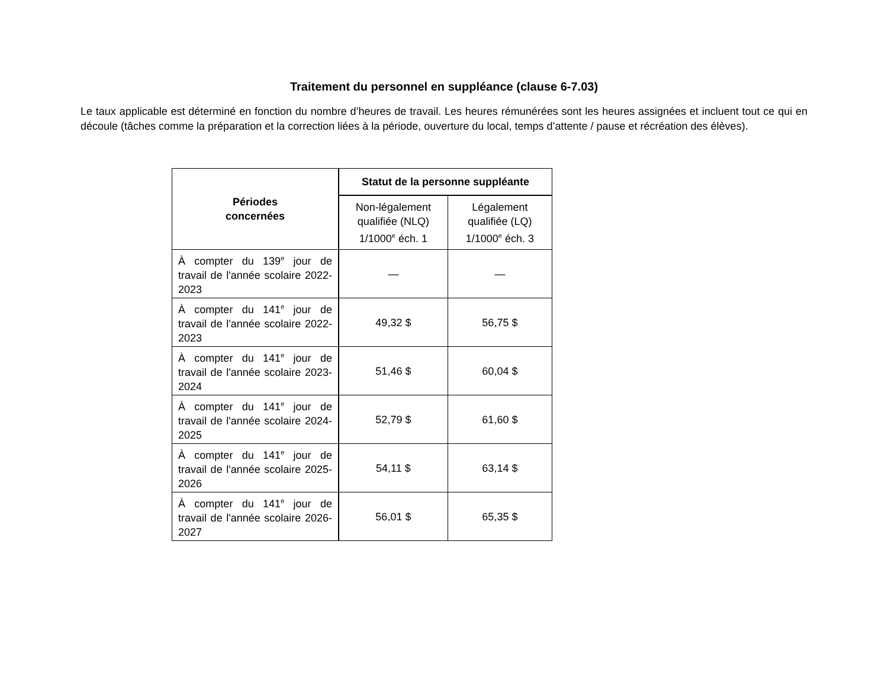Traitement du personnel en suppléance (clause 6-7.03)
Le taux applicable est déterminé en fonction du nombre d’heures de travail. Les heures rémunérées sont les heures assignées et incluent tout ce qui en découle (tâches comme la préparation et la correction liées à la période, ouverture du local, temps d’attente / pause et récréation des élèves).
| Périodes concernées | Statut de la personne suppléante | |
| --- | --- | --- |
| | Non-légalement qualifiée (NLQ) 1/1000<sup>e</sup> éch. 1 | Légalement qualifiée (LQ) 1/1000<sup>e</sup> éch. 3 |
| À compter du 139<sup>e</sup> jour de travail de l'année scolaire 2022-2023 | — | — |
| À compter du 141<sup>e</sup> jour de travail de l'année scolaire 2022-2023 | 49,32 $ | 56,75 $ |
| À compter du 141<sup>e</sup> jour de travail de l'année scolaire 2023-2024 | 51,46 $ | 60,04 $ |
| À compter du 141<sup>e</sup> jour de travail de l'année scolaire 2024-2025 | 52,79 $ | 61,60 $ |
| À compter du 141<sup>e</sup> jour de travail de l'année scolaire 2025-2026 | 54,11 $ | 63,14 $ |
| À compter du 141<sup>e</sup> jour de travail de l'année scolaire 2026-2027 | 56,01 $ | 65,35 $ |